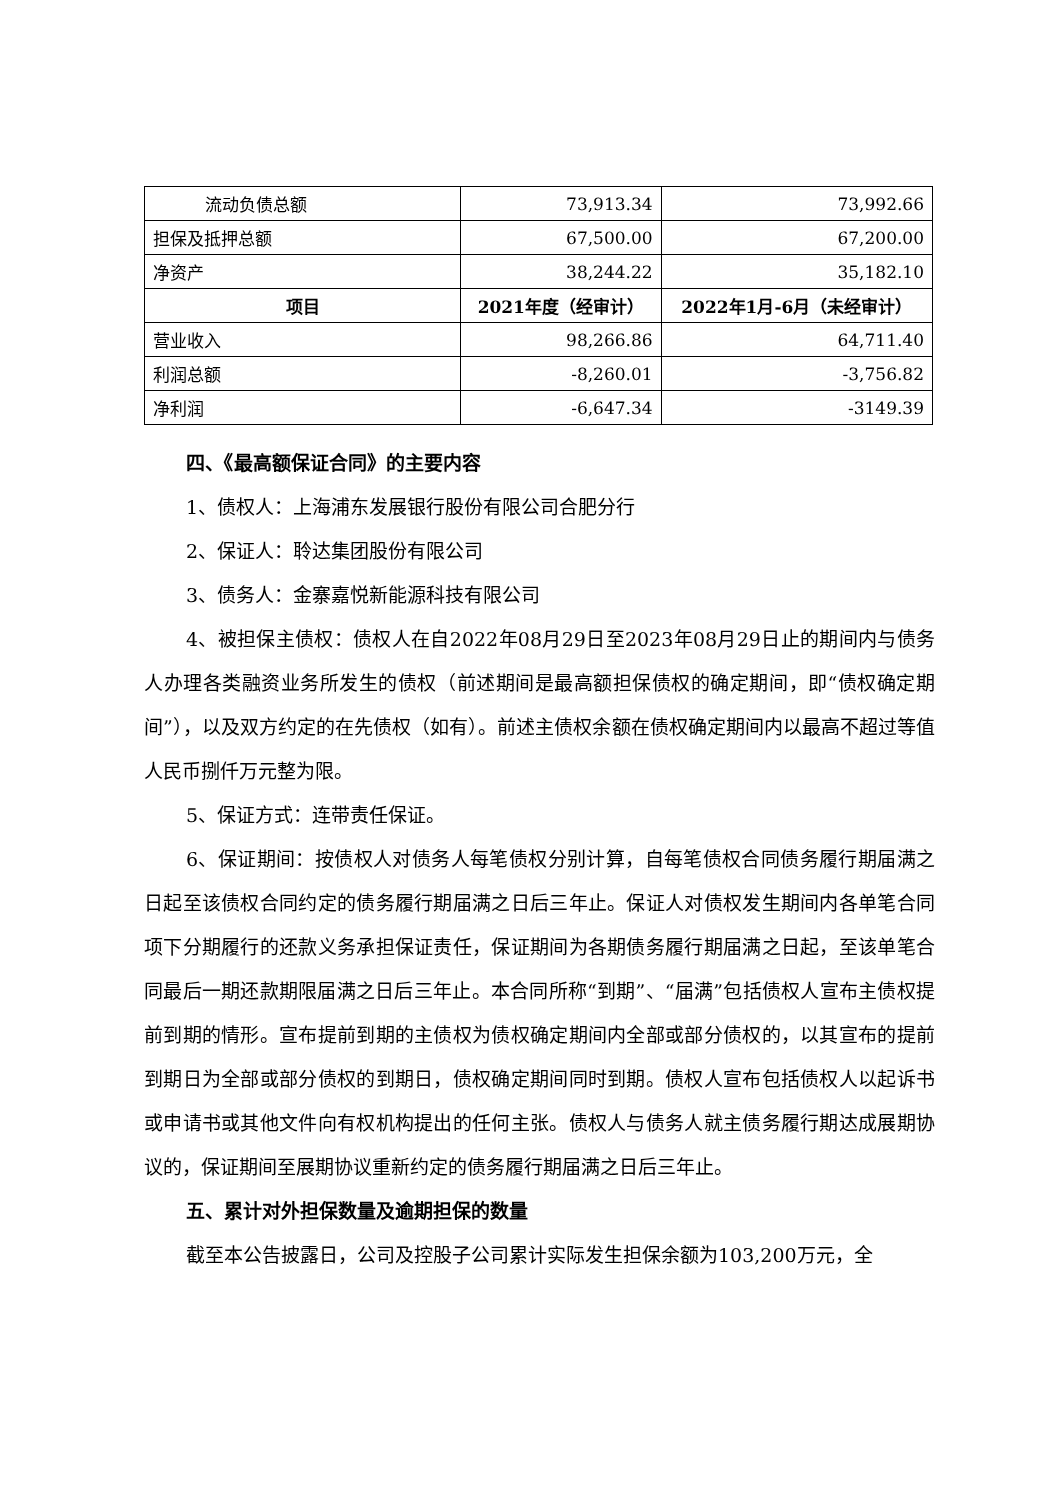| 流动负债总额 | 73,913.34 | 73,992.66 |
| 担保及抵押总额 | 67,500.00 | 67,200.00 |
| 净资产 | 38,244.22 | 35,182.10 |
| 项目 | 2021年度（经审计） | 2022年1月-6月（未经审计） |
| 营业收入 | 98,266.86 | 64,711.40 |
| 利润总额 | -8,260.01 | -3,756.82 |
| 净利润 | -6,647.34 | -3149.39 |
四、《最高额保证合同》的主要内容
1、债权人：上海浦东发展银行股份有限公司合肥分行
2、保证人：聆达集团股份有限公司
3、债务人：金寨嘉悦新能源科技有限公司
4、被担保主债权：债权人在自2022年08月29日至2023年08月29日止的期间内与债务人办理各类融资业务所发生的债权（前述期间是最高额担保债权的确定期间，即“债权确定期间”），以及双方约定的在先债权（如有）。前述主债权余额在债权确定期间内以最高不超过等值人民币捌仟万元整为限。
5、保证方式：连带责任保证。
6、保证期间：按债权人对债务人每笔债权分别计算，自每笔债权合同债务履行期届满之日起至该债权合同约定的债务履行期届满之日后三年止。保证人对债权发生期间内各单笔合同项下分期履行的还款义务承担保证责任，保证期间为各期债务履行期届满之日起，至该单笔合同最后一期还款期限届满之日后三年止。本合同所称“到期”、“届满”包括债权人宣布主债权提前到期的情形。宣布提前到期的主债权为债权确定期间内全部或部分债权的，以其宣布的提前到期日为全部或部分债权的到期日，债权确定期间同时到期。债权人宣布包括债权人以起诉书或申请书或其他文件向有权机构提出的任何主张。债权人与债务人就主债务履行期达成展期协议的，保证期间至展期协议重新约定的债务履行期届满之日后三年止。
五、累计对外担保数量及逾期担保的数量
截至本公告披露日，公司及控股子公司累计实际发生担保余额为103,200万元，全